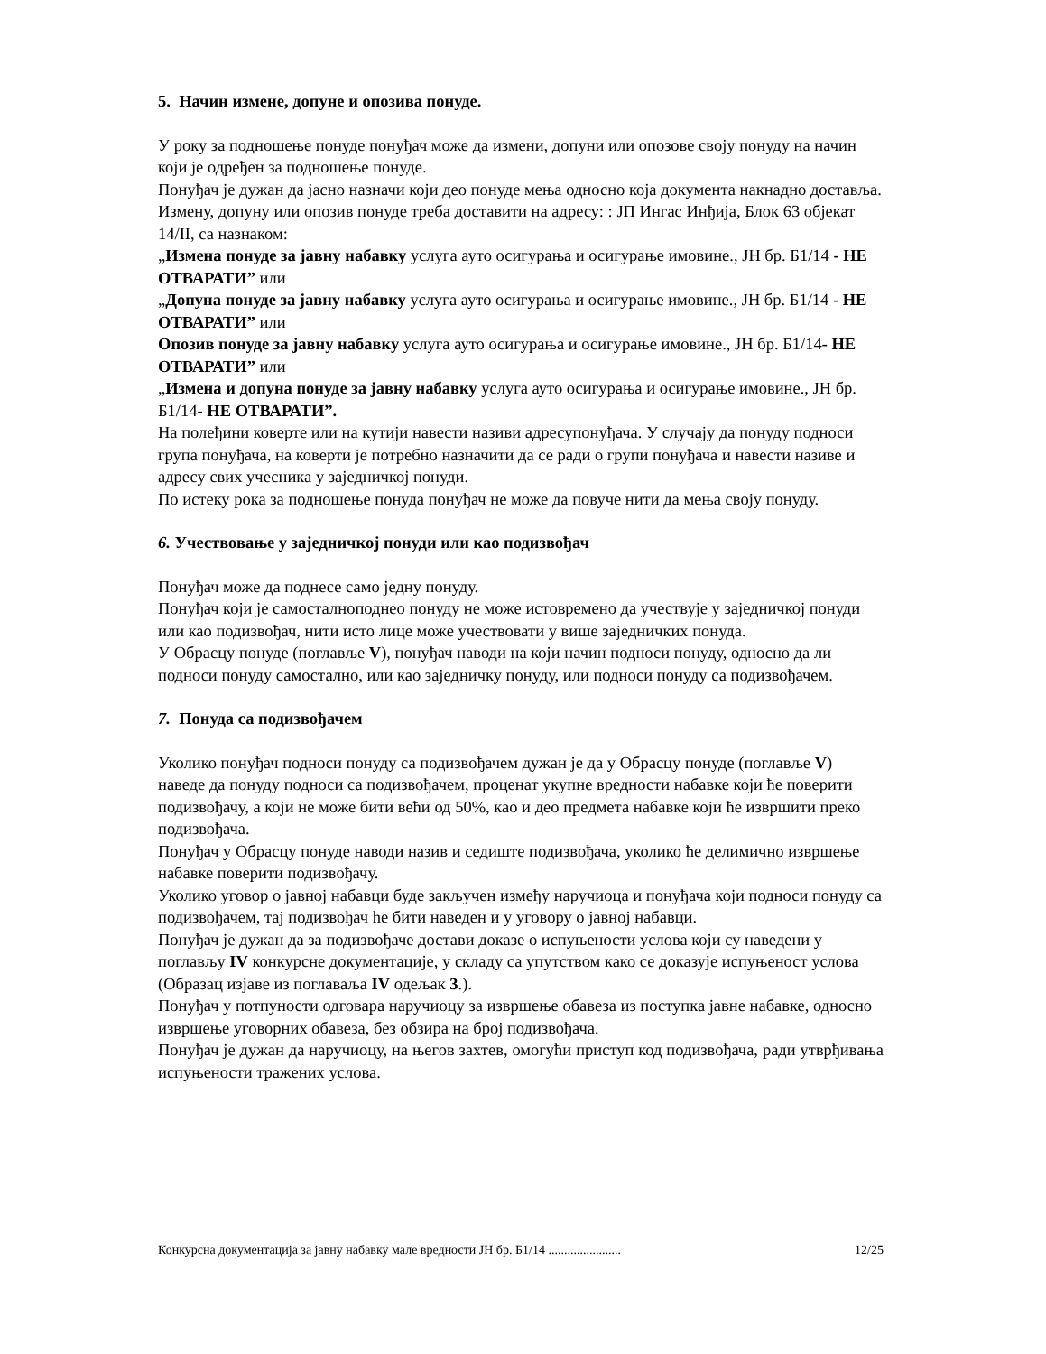5. Начин измене, допуне и опозива понуде.
У року за подношење понуде понуђач може да измени, допуни или опозове своју понуду на начин који је одређен за подношење понуде.
Понуђач је дужан да јасно назначи који део понуде мења односно која документа накнадно доставља.
Измену, допуну или опозив понуде треба доставити на адресу: : ЈП Ингас Инђија, Блок 63 објекат 14/II, са назнаком:
„Измена понуде за јавну набавку услуга ауто осигурања и осигурање имовине., ЈН бр. Б1/14 - НЕ ОТВАРАТИ” или
„Допуна понуде за јавну набавку услуга ауто осигурања и осигурање имовине., ЈН бр. Б1/14 - НЕ ОТВАРАТИ” или
Опозив понуде за јавну набавку услуга ауто осигурања и осигурање имовине., ЈН бр. Б1/14- НЕ ОТВАРАТИ” или
„Измена и допуна понуде за јавну набавку услуга ауто осигурања и осигурање имовине., ЈН бр. Б1/14- НЕ ОТВАРАТИ”.
На полеђини коверте или на кутији навести називи адресупонуђача. У случају да понуду подноси група понуђача, на коверти је потребно назначити да се ради о групи понуђача и навести називе и адресу свих учесника у заједничкој понуди.
По истеку рока за подношење понуда понуђач не може да повуче нити да мења своју понуду.
6. Учествовање у заједничкој понуди или као подизвођач
Понуђач може да поднесе само једну понуду.
Понуђач који је самосталноподнео понуду не може истовремено да учествује у заједничкој понуди или као подизвођач, нити исто лице може учествовати у више заједничких понуда.
У Обрасцу понуде (поглавље V), понуђач наводи на који начин подноси понуду, односно да ли подноси понуду самостално, или као заједничку понуду, или подноси понуду са подизвођачем.
7. Понуда са подизвођачем
Уколико понуђач подноси понуду са подизвођачем дужан је да у Обрасцу понуде (поглавље V) наведе да понуду подноси са подизвођачем, проценат укупне вредности набавке који ће поверити подизвођачу, а који не може бити већи од 50%, као и део предмета набавке који ће извршити преко подизвођача.
Понуђач у Обрасцу понуде наводи назив и седиште подизвођача, уколико ће делимично извршење набавке поверити подизвођачу.
Уколико уговор о јавној набавци буде закључен између наручиоца и понуђача који подноси понуду са подизвођачем, тај подизвођач ће бити наведен и у уговору о јавној набавци.
Понуђач је дужан да за подизвођаче достави доказе о испуњености услова који су наведени у поглављу IV конкурсне документације, у складу са упутством како се доказује испуњеност услова (Образац изјаве из поглаваља IV одељак 3.).
Понуђач у потпуности одговара наручиоцу за извршење обавеза из поступка јавне набавке, односно извршење уговорних обавеза, без обзира на број подизвођача.
Понуђач је дужан да наручиоцу, на његов захтев, омогући приступ код подизвођача, ради утврђивања испуњености тражених услова.
Конкурсна документација за јавну набавку мале вредности ЈН бр. Б1/14 ....................... 12/25